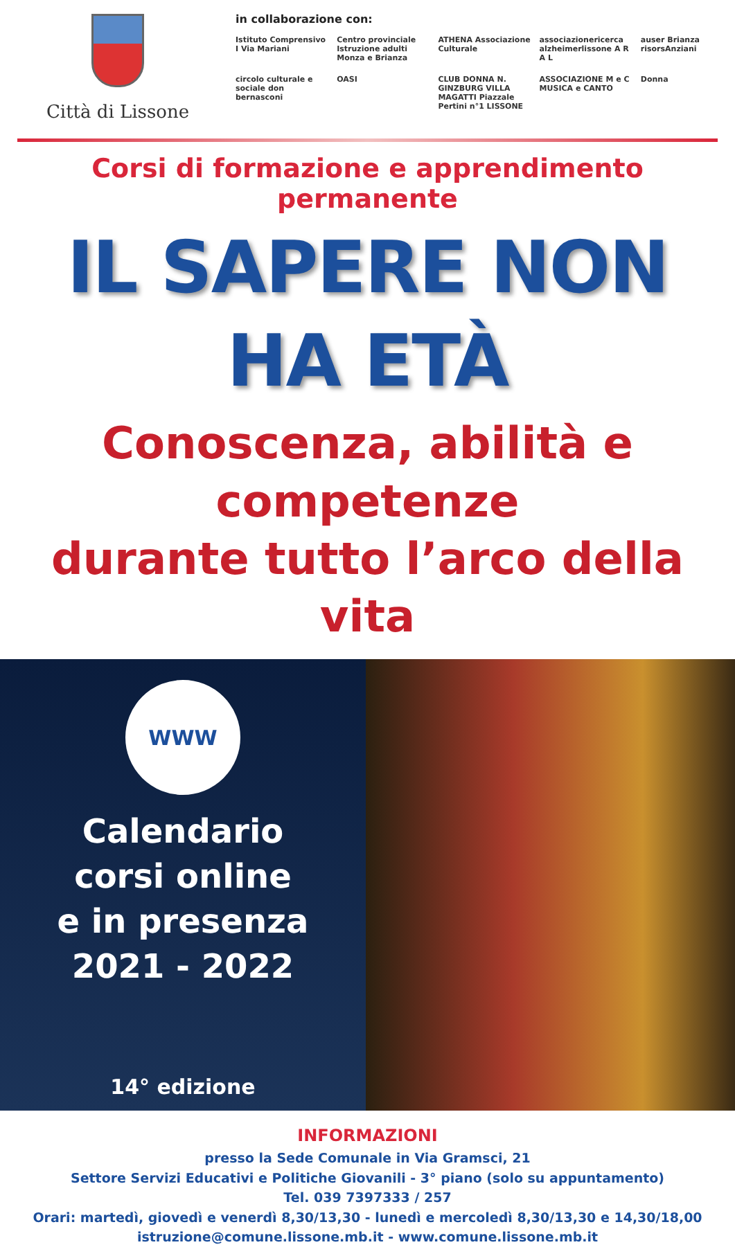Città di Lissone
in collaborazione con:
Istituto Comprensivo I Via Mariani
Centro provinciale Istruzione adulti Monza e Brianza
ATHENA Associazione Culturale
associazionericerca alzheimerlissone A R A L
auser Brianza risorsAnziani
circolo culturale e sociale don bernasconi
OASI
CLUB DONNA N. GINZBURG VILLA MAGATTI Piazzale Pertini n°1 LISSONE
ASSOCIAZIONE M e C MUSICA e CANTO
Donna
Corsi di formazione e apprendimento permanente
IL SAPERE NON HA ETÀ
Conoscenza, abilità e competenze
durante tutto l’arco della vita
WWW
Calendario
corsi online
e in presenza
2021 - 2022
14° edizione
INFORMAZIONI
presso la Sede Comunale in Via Gramsci, 21
Settore Servizi Educativi e Politiche Giovanili - 3° piano (solo su appuntamento)
Tel. 039 7397333 / 257
Orari: martedì, giovedì e venerdì 8,30/13,30 - lunedì e mercoledì 8,30/13,30 e 14,30/18,00
istruzione@comune.lissone.mb.it - www.comune.lissone.mb.it